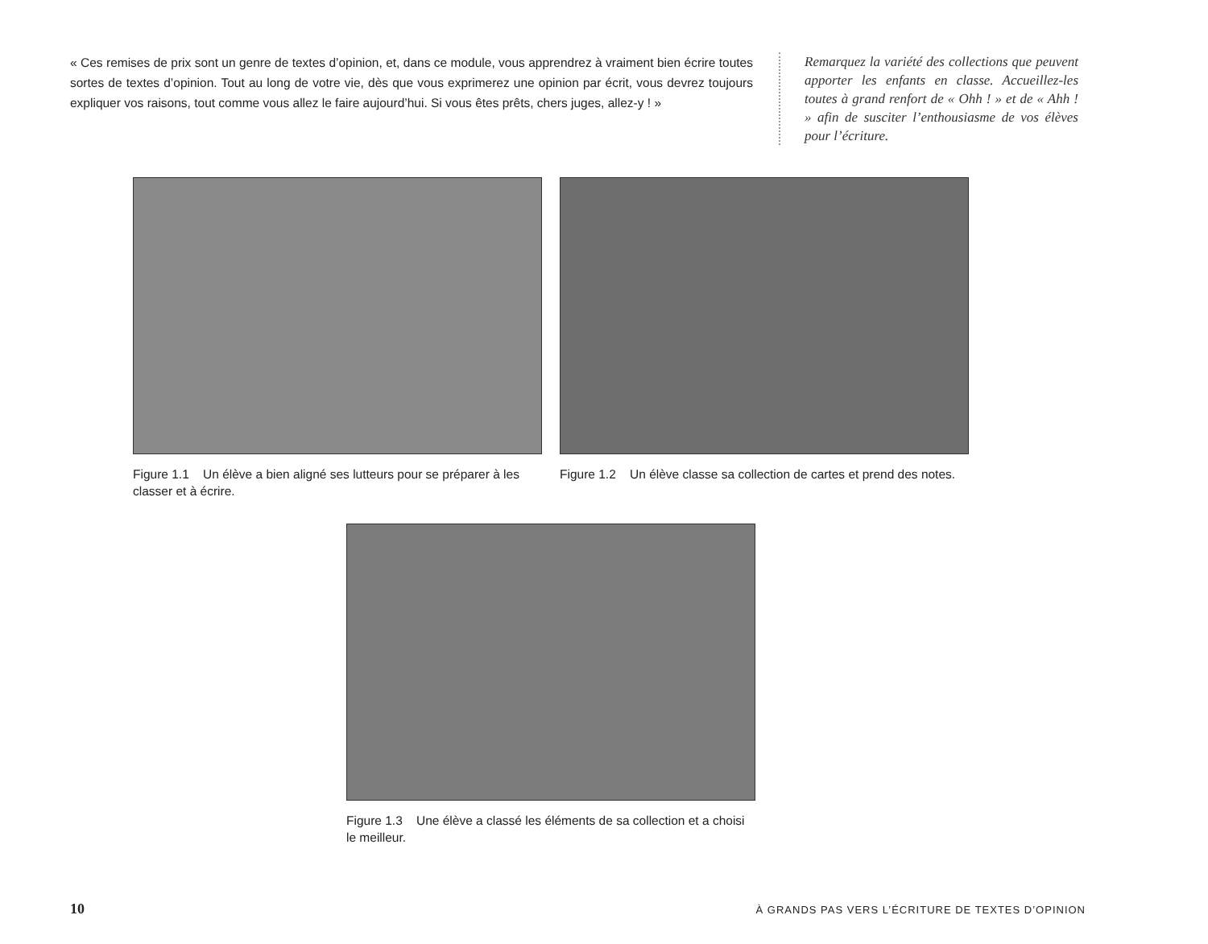« Ces remises de prix sont un genre de textes d’opinion, et, dans ce module, vous apprendrez à vraiment bien écrire toutes sortes de textes d’opinion. Tout au long de votre vie, dès que vous exprimerez une opinion par écrit, vous devrez toujours expliquer vos raisons, tout comme vous allez le faire aujourd’hui. Si vous êtes prêts, chers juges, allez-y ! »
Remarquez la variété des collections que peuvent apporter les enfants en classe. Accueillez-les toutes à grand renfort de « Ohh ! » et de « Ahh ! » afin de susciter l’enthousiasme de vos élèves pour l’écriture.
Figure 1.1 Un élève a bien aligné ses lutteurs pour se préparer à les classer et à écrire.
Figure 1.2 Un élève classe sa collection de cartes et prend des notes.
Figure 1.3 Une élève a classé les éléments de sa collection et a choisi le meilleur.
10 À GRANDS PAS VERS L’ÉCRITURE DE TEXTES D’OPINION